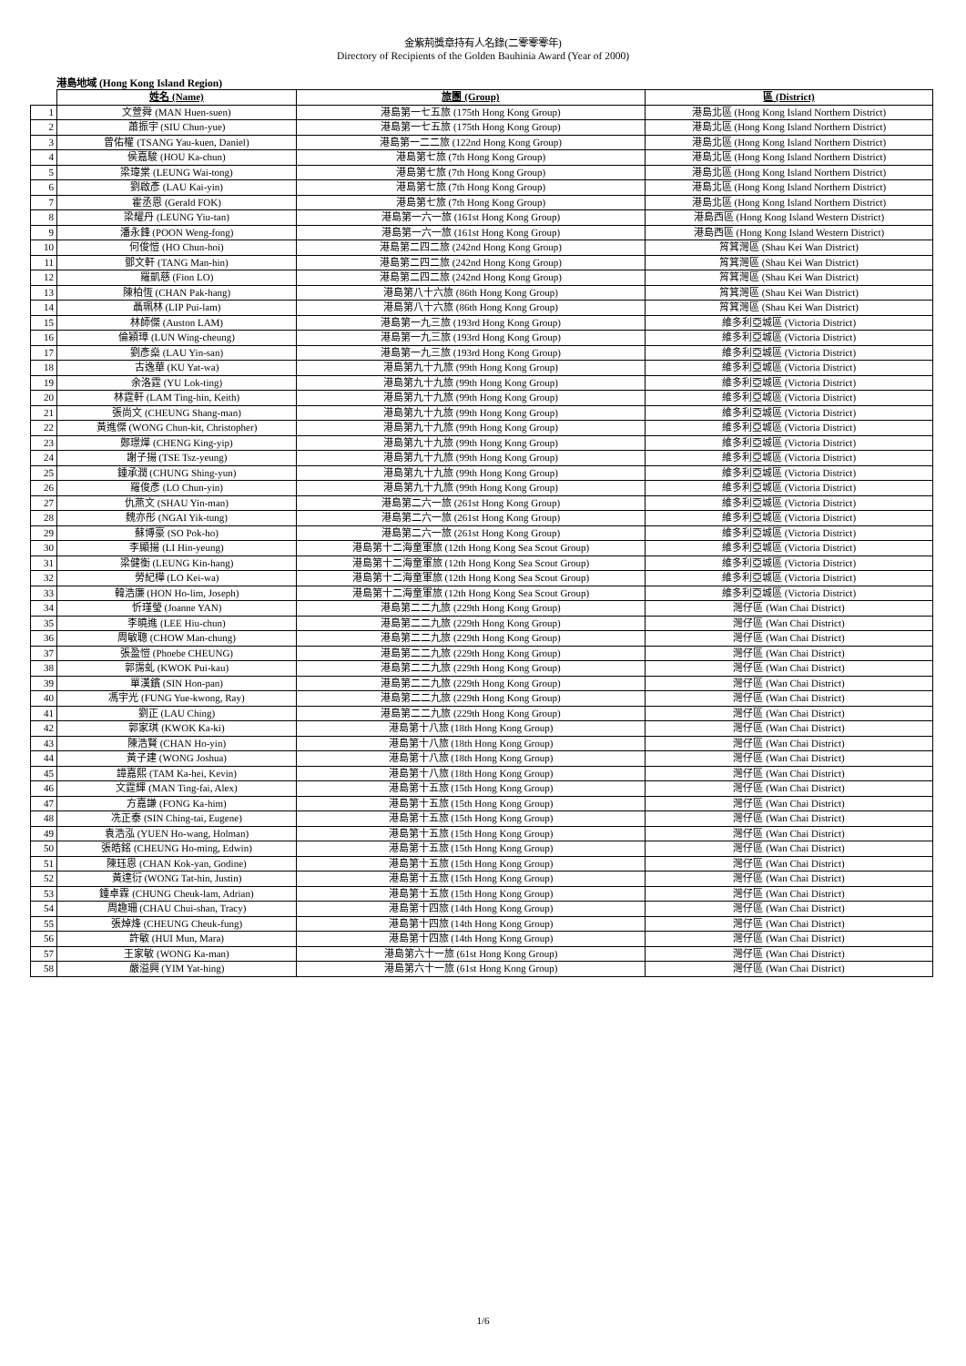金紫荊獎章持有人名錄(二零零零年)
Directory of Recipients of the Golden Bauhinia Award (Year of 2000)
港島地域 (Hong Kong Island Region)
| | 姓名 (Name) | 旅團 (Group) | 區 (District) |
| --- | --- | --- | --- |
| 1 | 文萱舜 (MAN Huen-suen) | 港島第一七五旅 (175th Hong Kong Group) | 港島北區 (Hong Kong Island Northern District) |
| 2 | 蕭振宇 (SIU Chun-yue) | 港島第一七五旅 (175th Hong Kong Group) | 港島北區 (Hong Kong Island Northern District) |
| 3 | 曾佑權 (TSANG Yau-kuen, Daniel) | 港島第一二二旅 (122nd Hong Kong Group) | 港島北區 (Hong Kong Island Northern District) |
| 4 | 侯嘉駿 (HOU Ka-chun) | 港島第七旅 (7th Hong Kong Group) | 港島北區 (Hong Kong Island Northern District) |
| 5 | 梁瑋棠 (LEUNG Wai-tong) | 港島第七旅 (7th Hong Kong Group) | 港島北區 (Hong Kong Island Northern District) |
| 6 | 劉啟彥 (LAU Kai-yin) | 港島第七旅 (7th Hong Kong Group) | 港島北區 (Hong Kong Island Northern District) |
| 7 | 霍丞恩 (Gerald FOK) | 港島第七旅 (7th Hong Kong Group) | 港島北區 (Hong Kong Island Northern District) |
| 8 | 梁耀丹 (LEUNG Yiu-tan) | 港島第一六一旅 (161st Hong Kong Group) | 港島西區 (Hong Kong Island Western District) |
| 9 | 潘永鋒 (POON Weng-fong) | 港島第一六一旅 (161st Hong Kong Group) | 港島西區 (Hong Kong Island Western District) |
| 10 | 何俊愷 (HO Chun-hoi) | 港島第二四二旅 (242nd Hong Kong Group) | 筲箕灣區 (Shau Kei Wan District) |
| 11 | 鄧文軒 (TANG Man-hin) | 港島第二四二旅 (242nd Hong Kong Group) | 筲箕灣區 (Shau Kei Wan District) |
| 12 | 羅凱慈 (Fion LO) | 港島第二四二旅 (242nd Hong Kong Group) | 筲箕灣區 (Shau Kei Wan District) |
| 13 | 陳柏恆 (CHAN Pak-hang) | 港島第八十六旅 (86th Hong Kong Group) | 筲箕灣區 (Shau Kei Wan District) |
| 14 | 聶珮林 (LIP Pui-lam) | 港島第八十六旅 (86th Hong Kong Group) | 筲箕灣區 (Shau Kei Wan District) |
| 15 | 林師傑 (Auston LAM) | 港島第一九三旅 (193rd Hong Kong Group) | 維多利亞城區 (Victoria District) |
| 16 | 倫穎璋 (LUN Wing-cheung) | 港島第一九三旅 (193rd Hong Kong Group) | 維多利亞城區 (Victoria District) |
| 17 | 劉彥燊 (LAU Yin-san) | 港島第一九三旅 (193rd Hong Kong Group) | 維多利亞城區 (Victoria District) |
| 18 | 古逸華 (KU Yat-wa) | 港島第九十九旅 (99th Hong Kong Group) | 維多利亞城區 (Victoria District) |
| 19 | 余洛霆 (YU Lok-ting) | 港島第九十九旅 (99th Hong Kong Group) | 維多利亞城區 (Victoria District) |
| 20 | 林霆軒 (LAM Ting-hin, Keith) | 港島第九十九旅 (99th Hong Kong Group) | 維多利亞城區 (Victoria District) |
| 21 | 張尚文 (CHEUNG Shang-man) | 港島第九十九旅 (99th Hong Kong Group) | 維多利亞城區 (Victoria District) |
| 22 | 黃進傑 (WONG Chun-kit, Christopher) | 港島第九十九旅 (99th Hong Kong Group) | 維多利亞城區 (Victoria District) |
| 23 | 鄭璟燁 (CHENG King-yip) | 港島第九十九旅 (99th Hong Kong Group) | 維多利亞城區 (Victoria District) |
| 24 | 謝子揚 (TSE Tsz-yeung) | 港島第九十九旅 (99th Hong Kong Group) | 維多利亞城區 (Victoria District) |
| 25 | 鍾承潤 (CHUNG Shing-yun) | 港島第九十九旅 (99th Hong Kong Group) | 維多利亞城區 (Victoria District) |
| 26 | 羅俊彥 (LO Chun-yin) | 港島第九十九旅 (99th Hong Kong Group) | 維多利亞城區 (Victoria District) |
| 27 | 仇燕文 (SHAU Yin-man) | 港島第二六一旅 (261st Hong Kong Group) | 維多利亞城區 (Victoria District) |
| 28 | 魏亦彤 (NGAI Yik-tung) | 港島第二六一旅 (261st Hong Kong Group) | 維多利亞城區 (Victoria District) |
| 29 | 蘇博豪 (SO Pok-ho) | 港島第二六一旅 (261st Hong Kong Group) | 維多利亞城區 (Victoria District) |
| 30 | 李顯揚 (LI Hin-yeung) | 港島第十二海童軍旅 (12th Hong Kong Sea Scout Group) | 維多利亞城區 (Victoria District) |
| 31 | 梁健衡 (LEUNG Kin-hang) | 港島第十二海童軍旅 (12th Hong Kong Sea Scout Group) | 維多利亞城區 (Victoria District) |
| 32 | 勞紀樺 (LO Kei-wa) | 港島第十二海童軍旅 (12th Hong Kong Sea Scout Group) | 維多利亞城區 (Victoria District) |
| 33 | 韓浩廉 (HON Ho-lim, Joseph) | 港島第十二海童軍旅 (12th Hong Kong Sea Scout Group) | 維多利亞城區 (Victoria District) |
| 34 | 忻瑾瑩 (Joanne YAN) | 港島第二二九旅 (229th Hong Kong Group) | 灣仔區 (Wan Chai District) |
| 35 | 李曉進 (LEE Hiu-chun) | 港島第二二九旅 (229th Hong Kong Group) | 灣仔區 (Wan Chai District) |
| 36 | 周敏聰 (CHOW Man-chung) | 港島第二二九旅 (229th Hong Kong Group) | 灣仔區 (Wan Chai District) |
| 37 | 張盈愷 (Phoebe CHEUNG) | 港島第二二九旅 (229th Hong Kong Group) | 灣仔區 (Wan Chai District) |
| 38 | 郭霈虬 (KWOK Pui-kau) | 港島第二二九旅 (229th Hong Kong Group) | 灣仔區 (Wan Chai District) |
| 39 | 單漢鑌 (SIN Hon-pan) | 港島第二二九旅 (229th Hong Kong Group) | 灣仔區 (Wan Chai District) |
| 40 | 馮宇光 (FUNG Yue-kwong, Ray) | 港島第二二九旅 (229th Hong Kong Group) | 灣仔區 (Wan Chai District) |
| 41 | 劉正 (LAU Ching) | 港島第二二九旅 (229th Hong Kong Group) | 灣仔區 (Wan Chai District) |
| 42 | 郭家琪 (KWOK Ka-ki) | 港島第十八旅 (18th Hong Kong Group) | 灣仔區 (Wan Chai District) |
| 43 | 陳浩賢 (CHAN Ho-yin) | 港島第十八旅 (18th Hong Kong Group) | 灣仔區 (Wan Chai District) |
| 44 | 黃子建 (WONG Joshua) | 港島第十八旅 (18th Hong Kong Group) | 灣仔區 (Wan Chai District) |
| 45 | 譚嘉熙 (TAM Ka-hei, Kevin) | 港島第十八旅 (18th Hong Kong Group) | 灣仔區 (Wan Chai District) |
| 46 | 文霆輝 (MAN Ting-fai, Alex) | 港島第十五旅 (15th Hong Kong Group) | 灣仔區 (Wan Chai District) |
| 47 | 方嘉謙 (FONG Ka-him) | 港島第十五旅 (15th Hong Kong Group) | 灣仔區 (Wan Chai District) |
| 48 | 冼正泰 (SIN Ching-tai, Eugene) | 港島第十五旅 (15th Hong Kong Group) | 灣仔區 (Wan Chai District) |
| 49 | 袁浩泓 (YUEN Ho-wang, Holman) | 港島第十五旅 (15th Hong Kong Group) | 灣仔區 (Wan Chai District) |
| 50 | 張皓銘 (CHEUNG Ho-ming, Edwin) | 港島第十五旅 (15th Hong Kong Group) | 灣仔區 (Wan Chai District) |
| 51 | 陳珏恩 (CHAN Kok-yan, Godine) | 港島第十五旅 (15th Hong Kong Group) | 灣仔區 (Wan Chai District) |
| 52 | 黃達衍 (WONG Tat-hin, Justin) | 港島第十五旅 (15th Hong Kong Group) | 灣仔區 (Wan Chai District) |
| 53 | 鍾卓霖 (CHUNG Cheuk-lam, Adrian) | 港島第十五旅 (15th Hong Kong Group) | 灣仔區 (Wan Chai District) |
| 54 | 周趣珊 (CHAU Chui-shan, Tracy) | 港島第十四旅 (14th Hong Kong Group) | 灣仔區 (Wan Chai District) |
| 55 | 張焯烽 (CHEUNG Cheuk-fung) | 港島第十四旅 (14th Hong Kong Group) | 灣仔區 (Wan Chai District) |
| 56 | 許敏 (HUI Mun, Mara) | 港島第十四旅 (14th Hong Kong Group) | 灣仔區 (Wan Chai District) |
| 57 | 王家敏 (WONG Ka-man) | 港島第六十一旅 (61st Hong Kong Group) | 灣仔區 (Wan Chai District) |
| 58 | 嚴溢興 (YIM Yat-hing) | 港島第六十一旅 (61st Hong Kong Group) | 灣仔區 (Wan Chai District) |
1/6